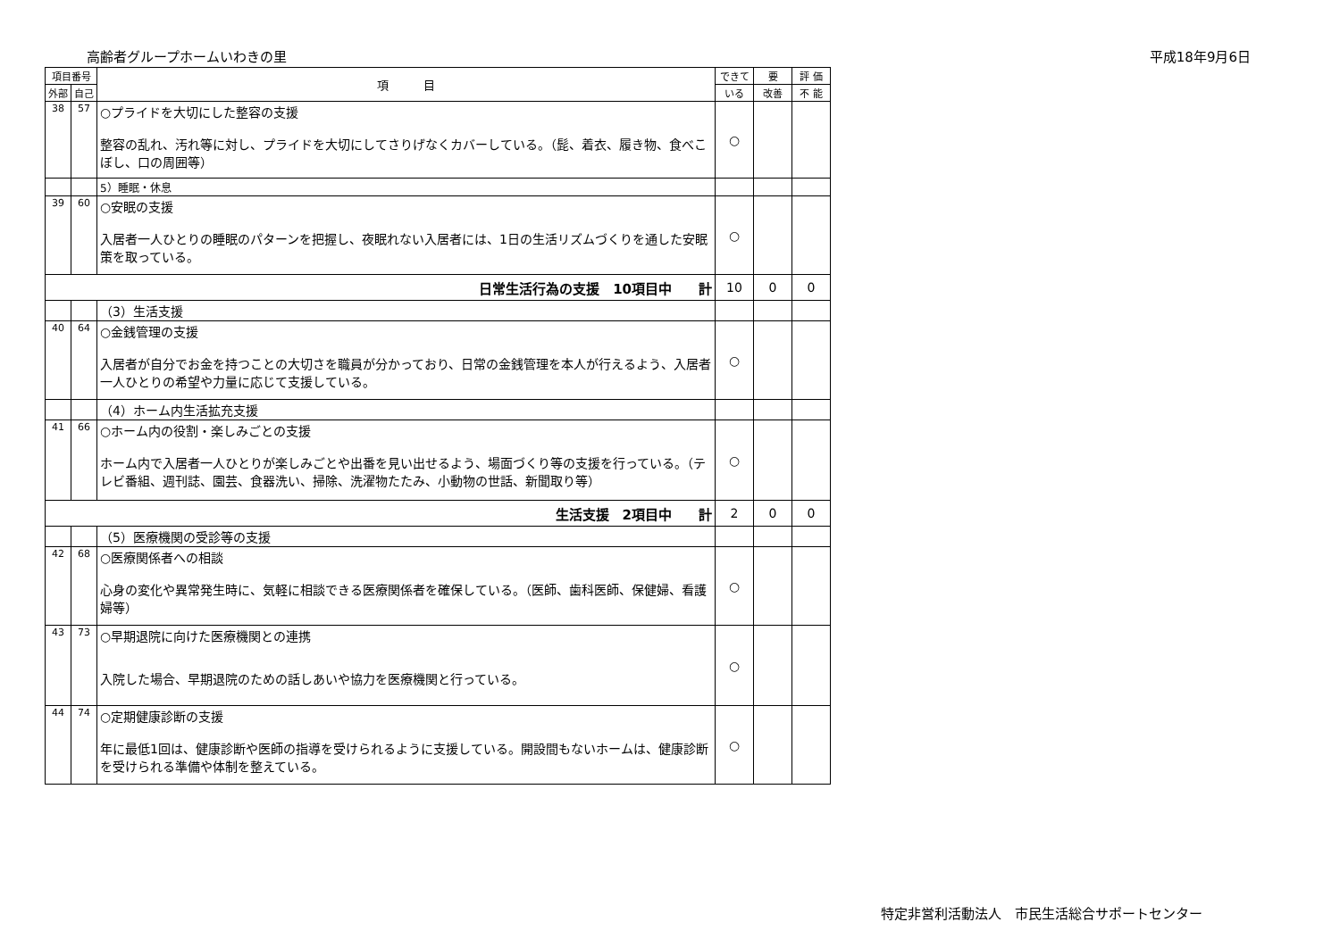高齢者グループホームいわきの里 平成18年9月6日
| 項目番号 | | 項 目 | できて | 要 | 評 価 |
| --- | --- | --- | --- | --- | --- |
| 外部 | 自己 | | いる | 改善 | 不 能 |
| 38 | 57 | ○プライドを大切にした整容の支援 整容の乱れ、汚れ等に対し、プライドを大切にしてさりげなくカバーしている。（髭、着衣、履き物、食べこぼし、口の周囲等） | ○ | | |
| | | 5）睡眠・休息 | | | |
| 39 | 60 | ○安眠の支援 入居者一人ひとりの睡眠のパターンを把握し、夜眠れない入居者には、1日の生活リズムづくりを通した安眠策を取っている。 | ○ | | |
| 日常生活行為の支援 10項目中 計 | | | 10 | 0 | 0 |
| | | （3）生活支援 | | | |
| 40 | 64 | ○金銭管理の支援 入居者が自分でお金を持つことの大切さを職員が分かっており、日常の金銭管理を本人が行えるよう、入居者一人ひとりの希望や力量に応じて支援している。 | ○ | | |
| | | （4）ホーム内生活拡充支援 | | | |
| 41 | 66 | ○ホーム内の役割・楽しみごとの支援 ホーム内で入居者一人ひとりが楽しみごとや出番を見い出せるよう、場面づくり等の支援を行っている。（テレビ番組、週刊誌、園芸、食器洗い、掃除、洗濯物たたみ、小動物の世話、新聞取り等） | ○ | | |
| 生活支援 2項目中 計 | | | 2 | 0 | 0 |
| | | （5）医療機関の受診等の支援 | | | |
| 42 | 68 | ○医療関係者への相談 心身の変化や異常発生時に、気軽に相談できる医療関係者を確保している。（医師、歯科医師、保健婦、看護婦等） | ○ | | |
| 43 | 73 | ○早期退院に向けた医療機関との連携 入院した場合、早期退院のための話しあいや協力を医療機関と行っている。 | ○ | | |
| 44 | 74 | ○定期健康診断の支援 年に最低1回は、健康診断や医師の指導を受けられるように支援している。開設間もないホームは、健康診断を受けられる準備や体制を整えている。 | ○ | | |
特定非営利活動法人　市民生活総合サポートセンター